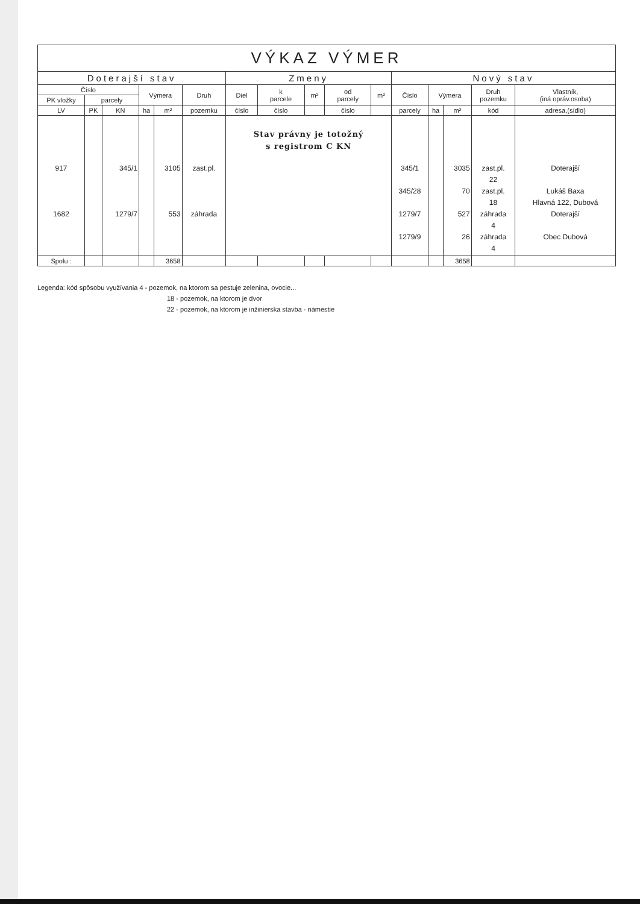| VÝKAZ VÝMER | | | | | | | | | | | | | | | |
| --- | --- | --- | --- | --- | --- | --- | --- | --- | --- | --- | --- | --- | --- | --- | --- |
| Doterajší stav | | | | | | Zmeny | | | | | Nový stav | | | | |
| Číslo | | | Výmera | | Druh | Diel | k parcele | m² | od parcely | m² | Číslo | Výmera | | Druh pozemku | Vlastník, (iná opráv.osoba) |
| PK vložky | parcely | | | | | | | | | | | | | | |
| LV | PK | KN | ha | m² | pozemku | číslo | číslo | | číslo | | parcely | ha | m² | kód | adresa,(sídlo) |
| 917 1682 | | 345/1 1279/7 | | 3105 553 | zast.pl. záhrada | Stav právny je totožný s registrom C KN | | | | | 345/1 345/28 1279/7 1279/9 | | 3035 70 527 26 | zast.pl. 22 zast.pl. 18 záhrada 4 záhrada 4 | Doterajší Lukáš Baxa Hlavná 122, Dubová Doterajší Obec Dubová |
| Spolu : | | | | 3658 | | | | | | | | | 3658 | | |
Legenda: kód spôsobu využívania 4 - pozemok, na ktorom sa pestuje zelenina, ovocie...
18 - pozemok, na ktorom je dvor
22 - pozemok, na ktorom je inžinierska stavba - námestie